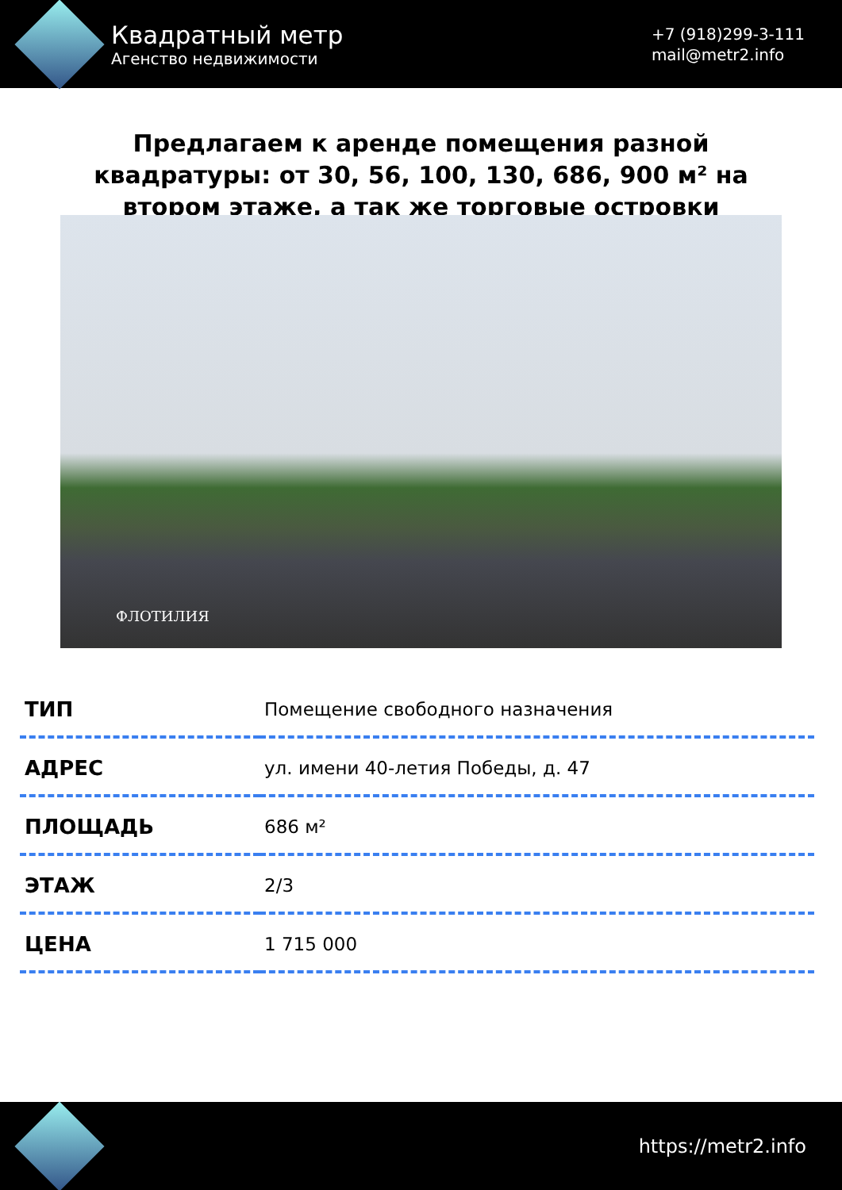Квадратный метр
Агенство недвижимости
+7 (918)299-3-111
mail@metr2.info
Предлагаем к аренде помещения разной квадратуры: от 30, 56, 100, 130, 686, 900 м² на втором этаже, а так же торговые островки
ФЛОТИЛИЯ
| ТИП | Помещение свободного назначения |
| АДРЕС | ул. имени 40-летия Победы, д. 47 |
| ПЛОЩАДЬ | 686 м² |
| ЭТАЖ | 2/3 |
| ЦЕНА | 1 715 000 |
https://metr2.info